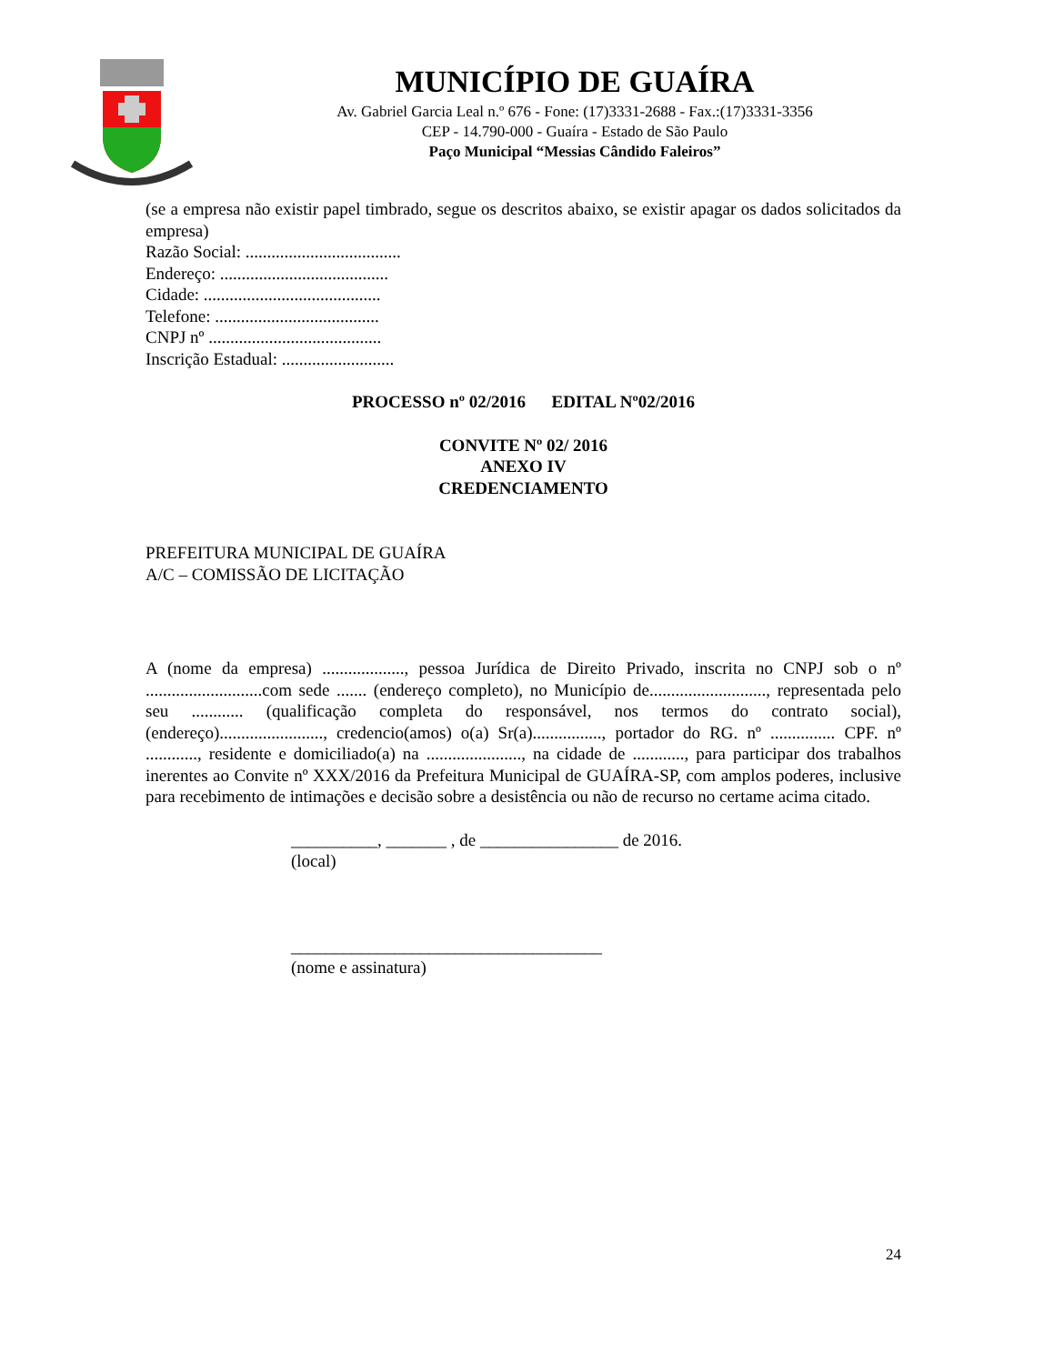MUNICÍPIO DE GUAÍRA
Av. Gabriel Garcia Leal n.º 676 - Fone: (17)3331-2688 - Fax.:(17)3331-3356
CEP - 14.790-000 - Guaíra - Estado de São Paulo
Paço Municipal “Messias Cândido Faleiros”
(se a empresa não existir papel timbrado, segue os descritos abaixo, se existir apagar os dados solicitados da empresa)
Razão Social: ....................................
Endereço: .......................................
Cidade: .........................................
Telefone: ......................................
CNPJ nº ........................................
Inscrição Estadual: ..........................
PROCESSO nº 02/2016 EDITAL Nº02/2016
CONVITE Nº 02/ 2016
ANEXO IV
CREDENCIAMENTO
PREFEITURA MUNICIPAL DE GUAÍRA
A/C – COMISSÃO DE LICITAÇÃO
A (nome da empresa) ..................., pessoa Jurídica de Direito Privado, inscrita no CNPJ sob o nº ...........................com sede ....... (endereço completo), no Município de..........................., representada pelo seu ............ (qualificação completa do responsável, nos termos do contrato social), (endereço)........................, credencio(amos) o(a) Sr(a)................, portador do RG. nº ............... CPF. nº ............, residente e domiciliado(a) na ......................, na cidade de ............, para participar dos trabalhos inerentes ao Convite nº XXX/2016 da Prefeitura Municipal de GUAÍRA-SP, com amplos poderes, inclusive para recebimento de intimações e decisão sobre a desistência ou não de recurso no certame acima citado.
__________, _______ , de ________________ de 2016.
(local)
____________________________________
(nome e assinatura)
24